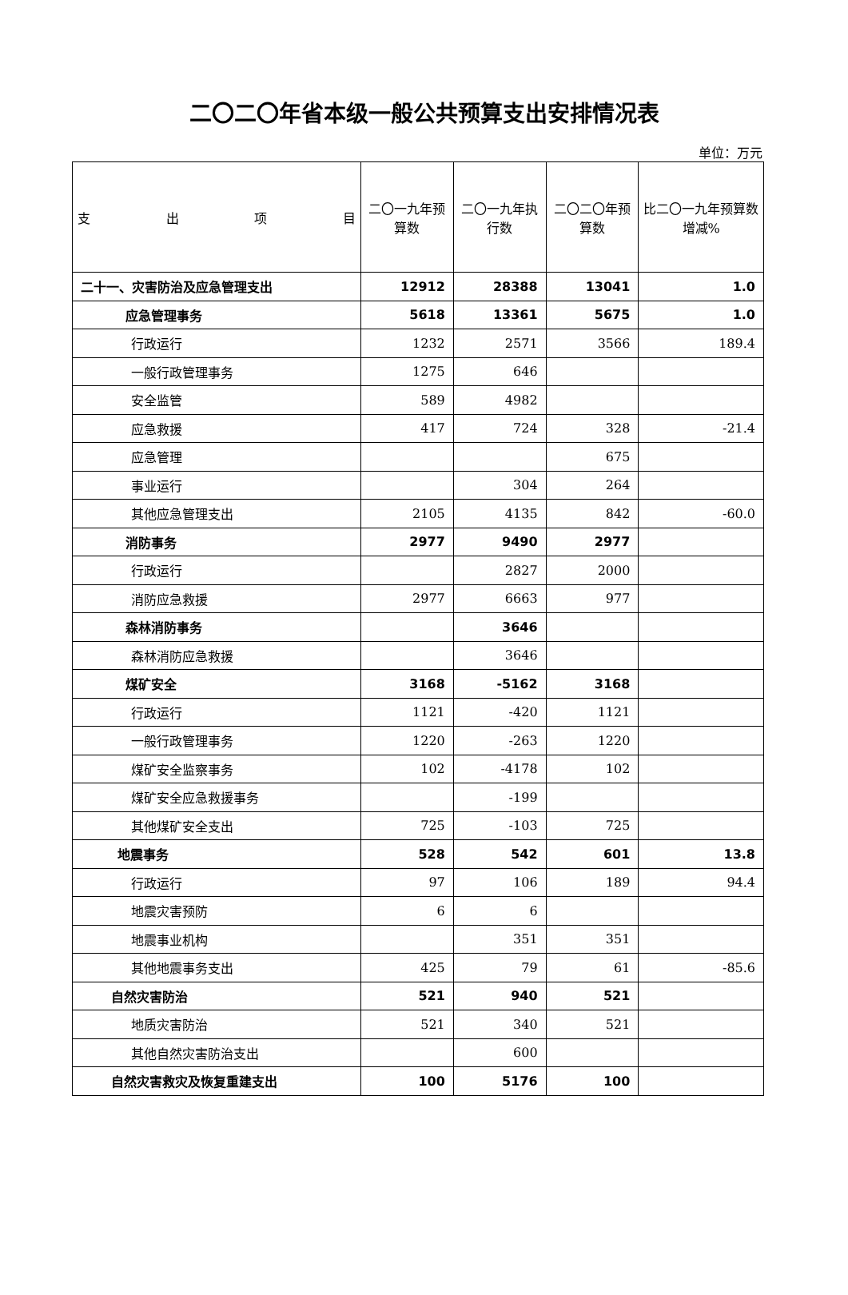二〇二〇年省本级一般公共预算支出安排情况表
单位：万元
| 支 出 项 目 | 二〇一九年预算数 | 二〇一九年执行数 | 二〇二〇年预算数 | 比二〇一九年预算数增减% |
| --- | --- | --- | --- | --- |
| 二十一、灾害防治及应急管理支出 | 12912 | 28388 | 13041 | 1.0 |
| 应急管理事务 | 5618 | 13361 | 5675 | 1.0 |
| 行政运行 | 1232 | 2571 | 3566 | 189.4 |
| 一般行政管理事务 | 1275 | 646 | | |
| 安全监管 | 589 | 4982 | | |
| 应急救援 | 417 | 724 | 328 | -21.4 |
| 应急管理 | | | 675 | |
| 事业运行 | | 304 | 264 | |
| 其他应急管理支出 | 2105 | 4135 | 842 | -60.0 |
| 消防事务 | 2977 | 9490 | 2977 | |
| 行政运行 | | 2827 | 2000 | |
| 消防应急救援 | 2977 | 6663 | 977 | |
| 森林消防事务 | | 3646 | | |
| 森林消防应急救援 | | 3646 | | |
| 煤矿安全 | 3168 | -5162 | 3168 | |
| 行政运行 | 1121 | -420 | 1121 | |
| 一般行政管理事务 | 1220 | -263 | 1220 | |
| 煤矿安全监察事务 | 102 | -4178 | 102 | |
| 煤矿安全应急救援事务 | | -199 | | |
| 其他煤矿安全支出 | 725 | -103 | 725 | |
| 地震事务 | 528 | 542 | 601 | 13.8 |
| 行政运行 | 97 | 106 | 189 | 94.4 |
| 地震灾害预防 | 6 | 6 | | |
| 地震事业机构 | | 351 | 351 | |
| 其他地震事务支出 | 425 | 79 | 61 | -85.6 |
| 自然灾害防治 | 521 | 940 | 521 | |
| 地质灾害防治 | 521 | 340 | 521 | |
| 其他自然灾害防治支出 | | 600 | | |
| 自然灾害救灾及恢复重建支出 | 100 | 5176 | 100 | |